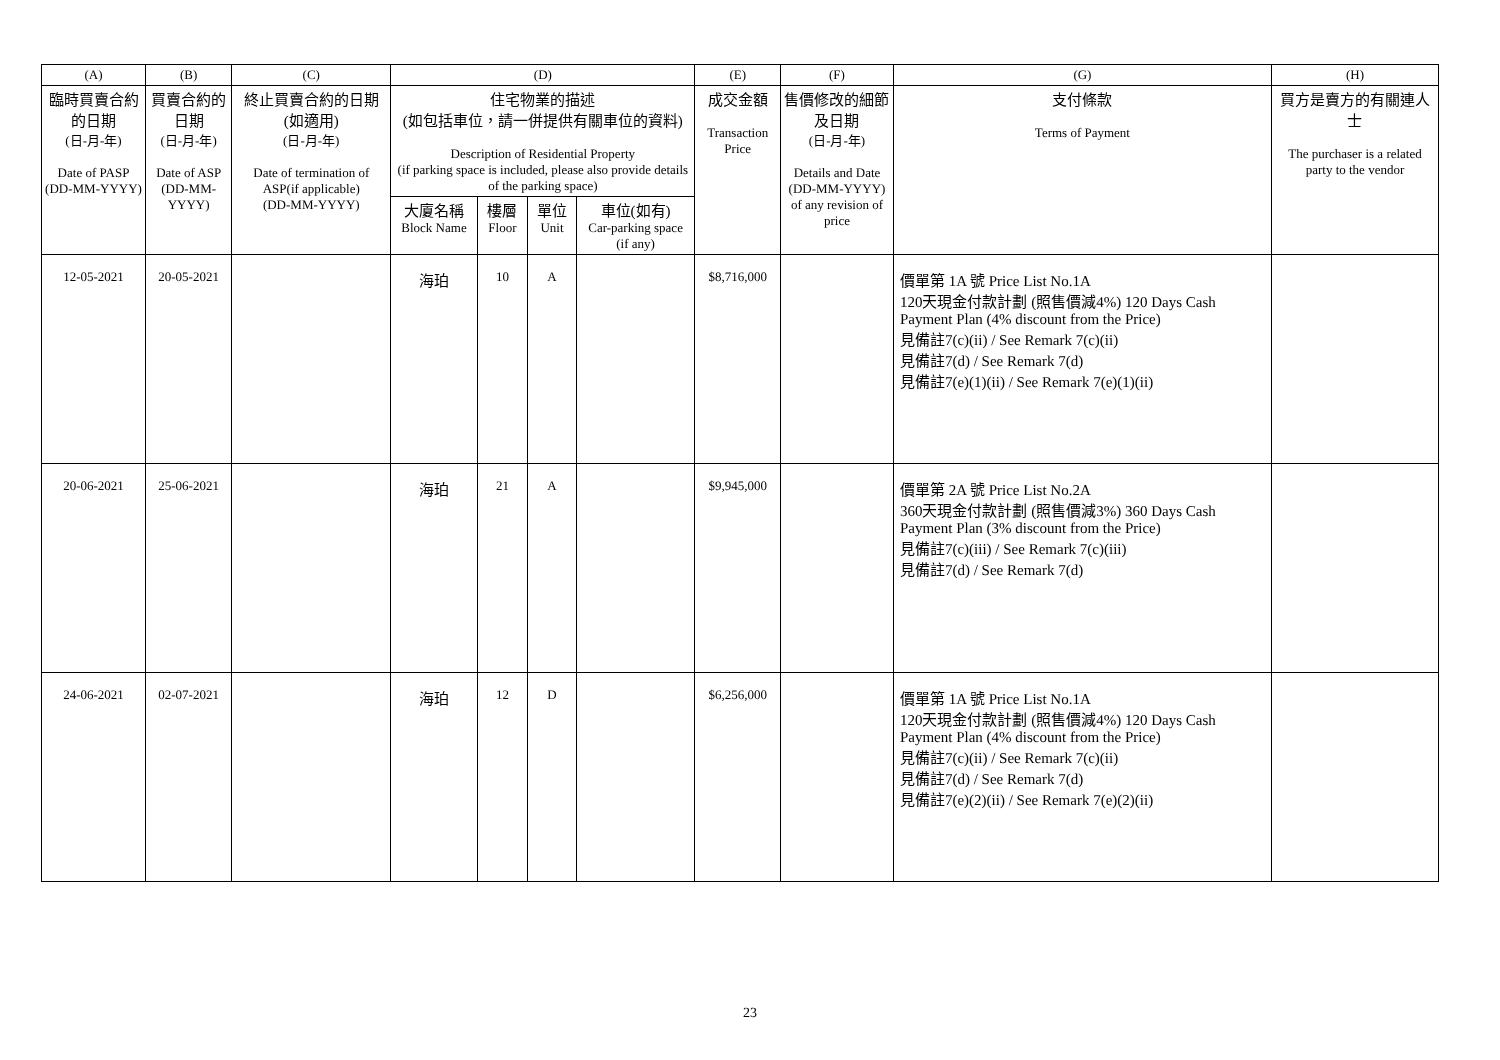| (A) | (B) | (C) | (D) | | | | (E) | (F) | (G) | (H) |
| --- | --- | --- | --- | --- | --- | --- | --- | --- | --- | --- |
| 臨時買賣合約的日期 (日-月-年) Date of PASP (DD-MM-YYYY) | 買賣合約的日期 (日-月-年) Date of ASP (DD-MM-YYYY) | 終止買賣合約的日期 (如適用) (日-月-年) Date of termination of ASP(if applicable) (DD-MM-YYYY) | 住宅物業的描述 (如包括車位，請一併提供有關車位的資料) Description of Residential Property (if parking space is included, please also provide details of the parking space) | | | | 成交金額 Transaction Price | 售價修改的細節及日期 (日-月-年) Details and Date (DD-MM-YYYY) of any revision of price | 支付條款 Terms of Payment | 買方是賣方的有關連人士 The purchaser is a related party to the vendor |
| | | | 大廈名稱 Block Name | 樓層 Floor | 單位 Unit | 車位(如有) Car-parking space (if any) | | | | |
| 12-05-2021 | 20-05-2021 | | 海珀 | 10 | A | | $8,716,000 | | 價單第 1A 號 Price List No.1A 120天現金付款計劃 (照售價減4%) 120 Days Cash Payment Plan (4% discount from the Price) 見備註7(c)(ii) / See Remark 7(c)(ii) 見備註7(d) / See Remark 7(d) 見備註7(e)(1)(ii) / See Remark 7(e)(1)(ii) | |
| 20-06-2021 | 25-06-2021 | | 海珀 | 21 | A | | $9,945,000 | | 價單第 2A 號 Price List No.2A 360天現金付款計劃 (照售價減3%) 360 Days Cash Payment Plan (3% discount from the Price) 見備註7(c)(iii) / See Remark 7(c)(iii) 見備註7(d) / See Remark 7(d) | |
| 24-06-2021 | 02-07-2021 | | 海珀 | 12 | D | | $6,256,000 | | 價單第 1A 號 Price List No.1A 120天現金付款計劃 (照售價減4%) 120 Days Cash Payment Plan (4% discount from the Price) 見備註7(c)(ii) / See Remark 7(c)(ii) 見備註7(d) / See Remark 7(d) 見備註7(e)(2)(ii) / See Remark 7(e)(2)(ii) | |
23